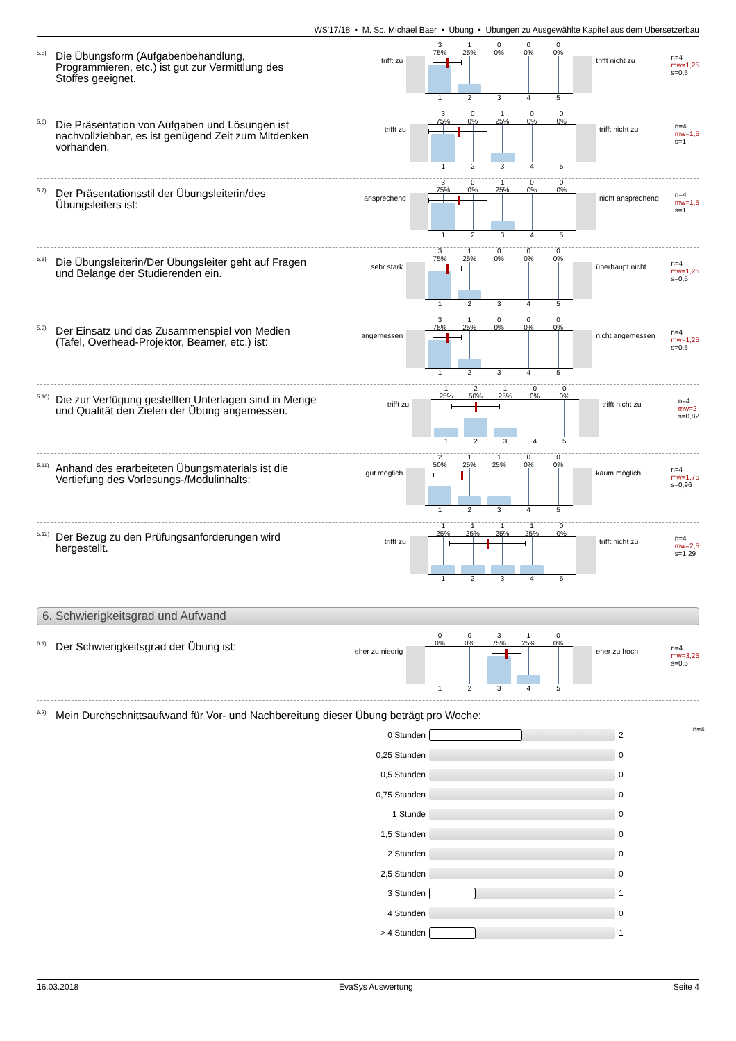WS'17/18 • M. Sc. Michael Baer • Übung • Übungen zu Ausgewählte Kapitel aus dem Übersetzerbau
<sup>5.5)</sup>
Die Übungsform (Aufgabenbehandlung, Programmieren, etc.) ist gut zur Vermittlung des Stoffes geeignet.
trifft zu
3
75%
1
25%
0
0%
0
0%
0
0%
1
2
3
4
5
trifft nicht zu
n=4
mw=1,25
s=0,5
<sup>5.6)</sup>
Die Präsentation von Aufgaben und Lösungen ist nachvollziehbar, es ist genügend Zeit zum Mitdenken vorhanden.
trifft zu
3
75%
0
0%
1
25%
0
0%
0
0%
1
2
3
4
5
trifft nicht zu
n=4
mw=1,5
s=1
<sup>5.7)</sup>
Der Präsentationsstil der Übungsleiterin/des Übungsleiters ist:
ansprechend
3
75%
0
0%
1
25%
0
0%
0
0%
1
2
3
4
5
nicht ansprechend
n=4
mw=1,5
s=1
<sup>5.8)</sup>
Die Übungsleiterin/Der Übungsleiter geht auf Fragen und Belange der Studierenden ein.
sehr stark
3
75%
1
25%
0
0%
0
0%
0
0%
1
2
3
4
5
überhaupt nicht
n=4
mw=1,25
s=0,5
<sup>5.9)</sup>
Der Einsatz und das Zusammenspiel von Medien (Tafel, Overhead-Projektor, Beamer, etc.) ist:
angemessen
3
75%
1
25%
0
0%
0
0%
0
0%
1
2
3
4
5
nicht angemessen
n=4
mw=1,25
s=0,5
<sup>5.10)</sup>
Die zur Verfügung gestellten Unterlagen sind in Menge und Qualität den Zielen der Übung angemessen.
trifft zu
1
25%
2
50%
1
25%
0
0%
0
0%
1
2
3
4
5
trifft nicht zu
n=4
mw=2
s=0,82
<sup>5.11)</sup>
Anhand des erarbeiteten Übungsmaterials ist die Vertiefung des Vorlesungs-/Modulinhalts:
gut möglich
2
50%
1
25%
1
25%
0
0%
0
0%
1
2
3
4
5
kaum möglich
n=4
mw=1,75
s=0,96
<sup>5.12)</sup>
Der Bezug zu den Prüfungsanforderungen wird hergestellt.
trifft zu
1
25%
1
25%
1
25%
1
25%
0
0%
1
2
3
4
5
trifft nicht zu
n=4
mw=2,5
s=1,29
6. Schwierigkeitsgrad und Aufwand
<sup>6.1)</sup>
Der Schwierigkeitsgrad der Übung ist:
eher zu niedrig
0
0%
0
0%
3
75%
1
25%
0
0%
1
2
3
4
5
eher zu hoch
n=4
mw=3,25
s=0,5
<sup>6.2)</sup>
Mein Durchschnittsaufwand für Vor- und Nachbereitung dieser Übung beträgt pro Woche:
0 Stunden 2
0,25 Stunden 0
0,5 Stunden 0
0,75 Stunden 0
1 Stunde 0
1,5 Stunden 0
2 Stunden 0
2,5 Stunden 0
3 Stunden 1
4 Stunden 0
> 4 Stunden 1
n=4
16.03.2018 EvaSys Auswertung Seite 4